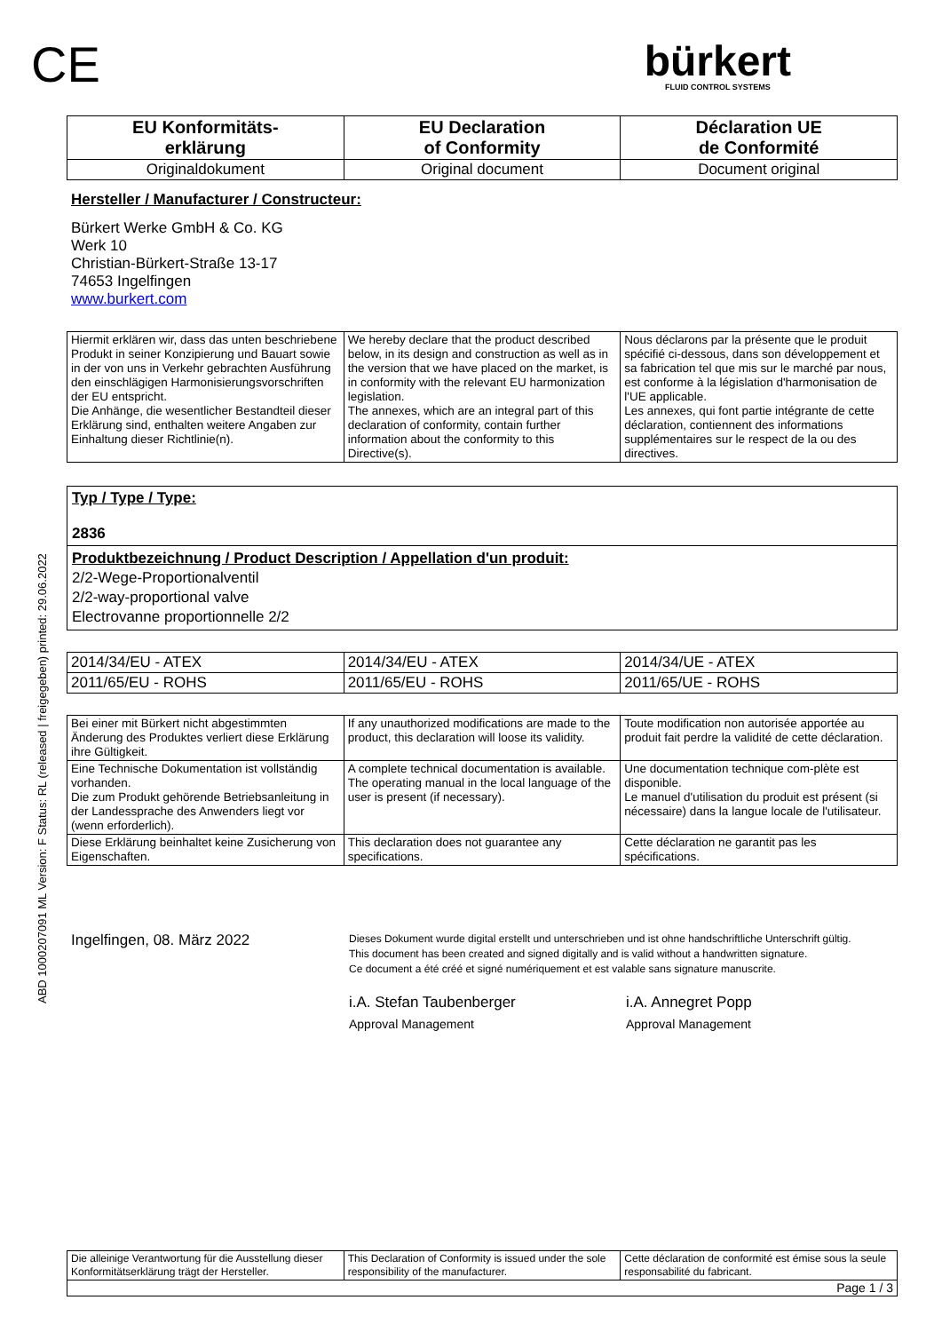ABD 1000207091 ML Version: F Status: RL (released | freigegeben) printed: 29.06.2022
CE
bürkert
FLUID CONTROL SYSTEMS
| EU Konformitäts- erklärung | EU Declaration of Conformity | Déclaration UE de Conformité |
| Originaldokument | Original document | Document original |
Hersteller / Manufacturer / Constructeur:
Bürkert Werke GmbH & Co. KG
Werk 10
Christian-Bürkert-Straße 13-17
74653 Ingelfingen
www.burkert.com
| Hiermit erklären wir, dass das unten beschriebene Produkt in seiner Konzipierung und Bauart sowie in der von uns in Verkehr gebrachten Ausführung den einschlägigen Harmonisierungsvorschriften der EU entspricht. Die Anhänge, die wesentlicher Bestandteil dieser Erklärung sind, enthalten weitere Angaben zur Einhaltung dieser Richtlinie(n). | We hereby declare that the product described below, in its design and construction as well as in the version that we have placed on the market, is in conformity with the relevant EU harmonization legislation. The annexes, which are an integral part of this declaration of conformity, contain further information about the conformity to this Directive(s). | Nous déclarons par la présente que le produit spécifié ci-dessous, dans son développement et sa fabrication tel que mis sur le marché par nous, est conforme à la législation d'harmonisation de l'UE applicable. Les annexes, qui font partie intégrante de cette déclaration, contiennent des informations supplémentaires sur le respect de la ou des directives. |
Typ / Type / Type:
2836
Produktbezeichnung / Product Description / Appellation d'un produit:
2/2-Wege-Proportionalventil
2/2-way-proportional valve
Electrovanne proportionnelle 2/2
| 2014/34/EU - ATEX | 2014/34/EU - ATEX | 2014/34/UE - ATEX |
| 2011/65/EU - ROHS | 2011/65/EU - ROHS | 2011/65/UE - ROHS |
| Bei einer mit Bürkert nicht abgestimmten Änderung des Produktes verliert diese Erklärung ihre Gültigkeit. | If any unauthorized modifications are made to the product, this declaration will loose its validity. | Toute modification non autorisée apportée au produit fait perdre la validité de cette déclaration. |
| Eine Technische Dokumentation ist vollständig vorhanden. Die zum Produkt gehörende Betriebsanleitung in der Landessprache des Anwenders liegt vor (wenn erforderlich). | A complete technical documentation is available. The operating manual in the local language of the user is present (if necessary). | Une documentation technique com-plète est disponible. Le manuel d'utilisation du produit est présent (si nécessaire) dans la langue locale de l'utilisateur. |
| Diese Erklärung beinhaltet keine Zusicherung von Eigenschaften. | This declaration does not guarantee any specifications. | Cette déclaration ne garantit pas les spécifications. |
Ingelfingen, 08. März 2022
Dieses Dokument wurde digital erstellt und unterschrieben und ist ohne handschriftliche Unterschrift gültig.
This document has been created and signed digitally and is valid without a handwritten signature.
Ce document a été créé et signé numériquement et est valable sans signature manuscrite.
i.A. Stefan Taubenberger
Approval Management
i.A. Annegret Popp
Approval Management
| Die alleinige Verantwortung für die Ausstellung dieser Konformitätserklärung trägt der Hersteller. | This Declaration of Conformity is issued under the sole responsibility of the manufacturer. | Cette déclaration de conformité est émise sous la seule responsabilité du fabricant. |
| Page 1 / 3 | | |